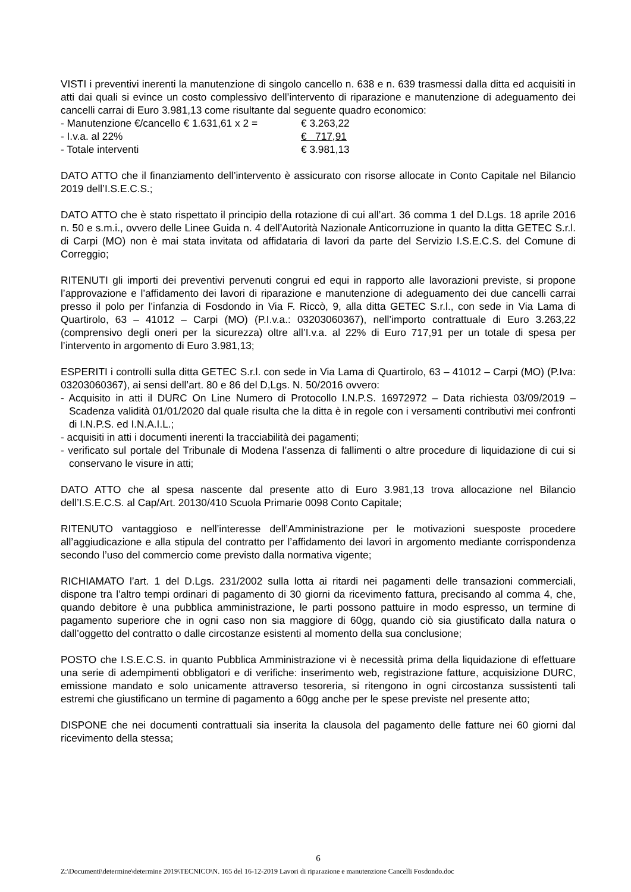VISTI i preventivi inerenti la manutenzione di singolo cancello n. 638 e n. 639 trasmessi dalla ditta ed acquisiti in atti dai quali si evince un costo complessivo dell’intervento di riparazione e manutenzione di adeguamento dei cancelli carrai di Euro 3.981,13 come risultante dal seguente quadro economico:
- Manutenzione €/cancello € 1.631,61 x 2 = € 3.263,22
- I.v.a. al 22% € 717,91
- Totale interventi € 3.981,13
DATO ATTO che il finanziamento dell’intervento è assicurato con risorse allocate in Conto Capitale nel Bilancio 2019 dell’I.S.E.C.S.;
DATO ATTO che è stato rispettato il principio della rotazione di cui all’art. 36 comma 1 del D.Lgs. 18 aprile 2016 n. 50 e s.m.i., ovvero delle Linee Guida n. 4 dell’Autorità Nazionale Anticorruzione in quanto la ditta GETEC S.r.l. di Carpi (MO) non è mai stata invitata od affidataria di lavori da parte del Servizio I.S.E.C.S. del Comune di Correggio;
RITENUTI gli importi dei preventivi pervenuti congrui ed equi in rapporto alle lavorazioni previste, si propone l’approvazione e l’affidamento dei lavori di riparazione e manutenzione di adeguamento dei due cancelli carrai presso il polo per l’infanzia di Fosdondo in Via F. Riccò, 9, alla ditta GETEC S.r.l., con sede in Via Lama di Quartirolo, 63 – 41012 – Carpi (MO) (P.I.v.a.: 03203060367), nell’importo contrattuale di Euro 3.263,22 (comprensivo degli oneri per la sicurezza) oltre all’I.v.a. al 22% di Euro 717,91 per un totale di spesa per l’intervento in argomento di Euro 3.981,13;
ESPERITI i controlli sulla ditta GETEC S.r.l. con sede in Via Lama di Quartirolo, 63 – 41012 – Carpi (MO) (P.Iva: 03203060367), ai sensi dell’art. 80 e 86 del D,Lgs. N. 50/2016 ovvero:
- Acquisito in atti il DURC On Line Numero di Protocollo I.N.P.S. 16972972 – Data richiesta 03/09/2019 – Scadenza validità 01/01/2020 dal quale risulta che la ditta è in regole con i versamenti contributivi mei confronti di I.N.P.S. ed I.N.A.I.L.;
- acquisiti in atti i documenti inerenti la tracciabilità dei pagamenti;
- verificato sul portale del Tribunale di Modena l’assenza di fallimenti o altre procedure di liquidazione di cui si conservano le visure in atti;
DATO ATTO che al spesa nascente dal presente atto di Euro 3.981,13 trova allocazione nel Bilancio dell’I.S.E.C.S. al Cap/Art. 20130/410 Scuola Primarie 0098 Conto Capitale;
RITENUTO vantaggioso e nell’interesse dell’Amministrazione per le motivazioni suesposte procedere all’aggiudicazione e alla stipula del contratto per l’affidamento dei lavori in argomento mediante corrispondenza secondo l’uso del commercio come previsto dalla normativa vigente;
RICHIAMATO l’art. 1 del D.Lgs. 231/2002 sulla lotta ai ritardi nei pagamenti delle transazioni commerciali, dispone tra l’altro tempi ordinari di pagamento di 30 giorni da ricevimento fattura, precisando al comma 4, che, quando debitore è una pubblica amministrazione, le parti possono pattuire in modo espresso, un termine di pagamento superiore che in ogni caso non sia maggiore di 60gg, quando ciò sia giustificato dalla natura o dall’oggetto del contratto o dalle circostanze esistenti al momento della sua conclusione;
POSTO che I.S.E.C.S. in quanto Pubblica Amministrazione vi è necessità prima della liquidazione di effettuare una serie di adempimenti obbligatori e di verifiche: inserimento web, registrazione fatture, acquisizione DURC, emissione mandato e solo unicamente attraverso tesoreria, si ritengono in ogni circostanza sussistenti tali estremi che giustificano un termine di pagamento a 60gg anche per le spese previste nel presente atto;
DISPONE che nei documenti contrattuali sia inserita la clausola del pagamento delle fatture nei 60 giorni dal ricevimento della stessa;
6
Z:\Documenti\determine\determine 2019\TECNICO\N. 165 del 16-12-2019 Lavori di riparazione e manutenzione Cancelli Fosdondo.doc